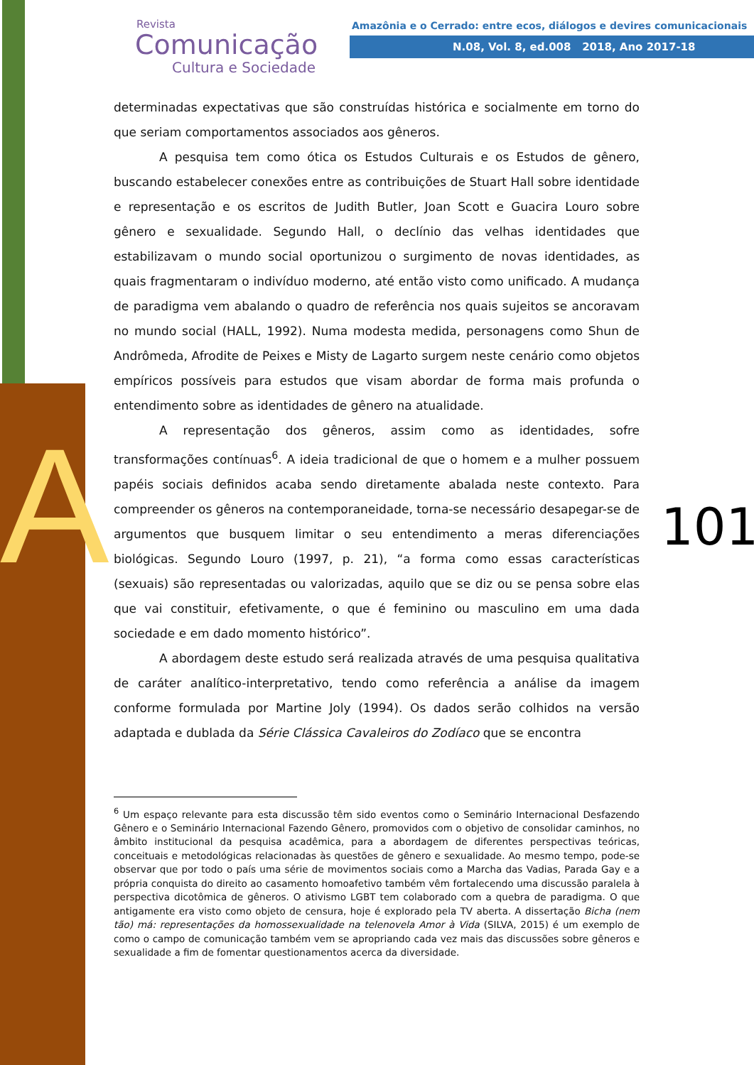A
Revista
Comunicação
Cultura e Sociedade
Amazônia e o Cerrado: entre ecos, diálogos e devires comunicacionais
N.08, Vol. 8, ed.008 2018, Ano 2017-18
101
determinadas expectativas que são construídas histórica e socialmente em torno do que seriam comportamentos associados aos gêneros.
A pesquisa tem como ótica os Estudos Culturais e os Estudos de gênero, buscando estabelecer conexões entre as contribuições de Stuart Hall sobre identidade e representação e os escritos de Judith Butler, Joan Scott e Guacira Louro sobre gênero e sexualidade. Segundo Hall, o declínio das velhas identidades que estabilizavam o mundo social oportunizou o surgimento de novas identidades, as quais fragmentaram o indivíduo moderno, até então visto como unificado. A mudança de paradigma vem abalando o quadro de referência nos quais sujeitos se ancoravam no mundo social (HALL, 1992). Numa modesta medida, personagens como Shun de Andrômeda, Afrodite de Peixes e Misty de Lagarto surgem neste cenário como objetos empíricos possíveis para estudos que visam abordar de forma mais profunda o entendimento sobre as identidades de gênero na atualidade.
A representação dos gêneros, assim como as identidades, sofre transformações contínuas<sup>6</sup>. A ideia tradicional de que o homem e a mulher possuem papéis sociais definidos acaba sendo diretamente abalada neste contexto. Para compreender os gêneros na contemporaneidade, torna-se necessário desapegar-se de argumentos que busquem limitar o seu entendimento a meras diferenciações biológicas. Segundo Louro (1997, p. 21), “a forma como essas características (sexuais) são representadas ou valorizadas, aquilo que se diz ou se pensa sobre elas que vai constituir, efetivamente, o que é feminino ou masculino em uma dada sociedade e em dado momento histórico”.
A abordagem deste estudo será realizada através de uma pesquisa qualitativa de caráter analítico-interpretativo, tendo como referência a análise da imagem conforme formulada por Martine Joly (1994). Os dados serão colhidos na versão adaptada e dublada da Série Clássica Cavaleiros do Zodíaco que se encontra
<sup>6</sup> Um espaço relevante para esta discussão têm sido eventos como o Seminário Internacional Desfazendo Gênero e o Seminário Internacional Fazendo Gênero, promovidos com o objetivo de consolidar caminhos, no âmbito institucional da pesquisa acadêmica, para a abordagem de diferentes perspectivas teóricas, conceituais e metodológicas relacionadas às questões de gênero e sexualidade. Ao mesmo tempo, pode-se observar que por todo o país uma série de movimentos sociais como a Marcha das Vadias, Parada Gay e a própria conquista do direito ao casamento homoafetivo também vêm fortalecendo uma discussão paralela à perspectiva dicotômica de gêneros. O ativismo LGBT tem colaborado com a quebra de paradigma. O que antigamente era visto como objeto de censura, hoje é explorado pela TV aberta. A dissertação Bicha (nem tão) má: representações da homossexualidade na telenovela Amor à Vida (SILVA, 2015) é um exemplo de como o campo de comunicação também vem se apropriando cada vez mais das discussões sobre gêneros e sexualidade a fim de fomentar questionamentos acerca da diversidade.